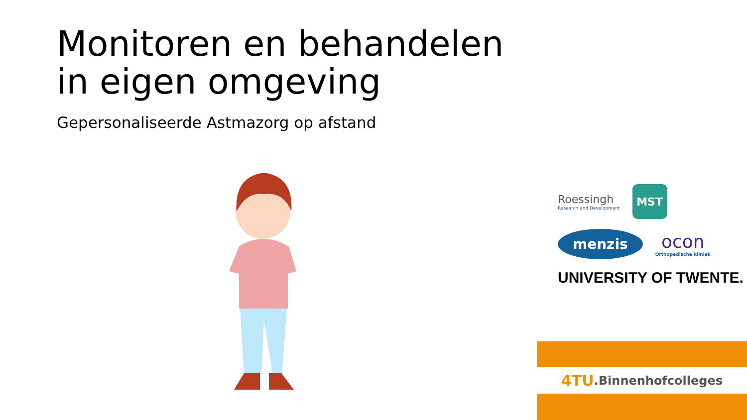Monitoren en behandelen
in eigen omgeving
Gepersonaliseerde Astmazorg op afstand
Roessingh
Research and Development
MST
menzis
ocon
Orthopedische kliniek
UNIVERSITY OF TWENTE.
4TU.Binnenhofcolleges